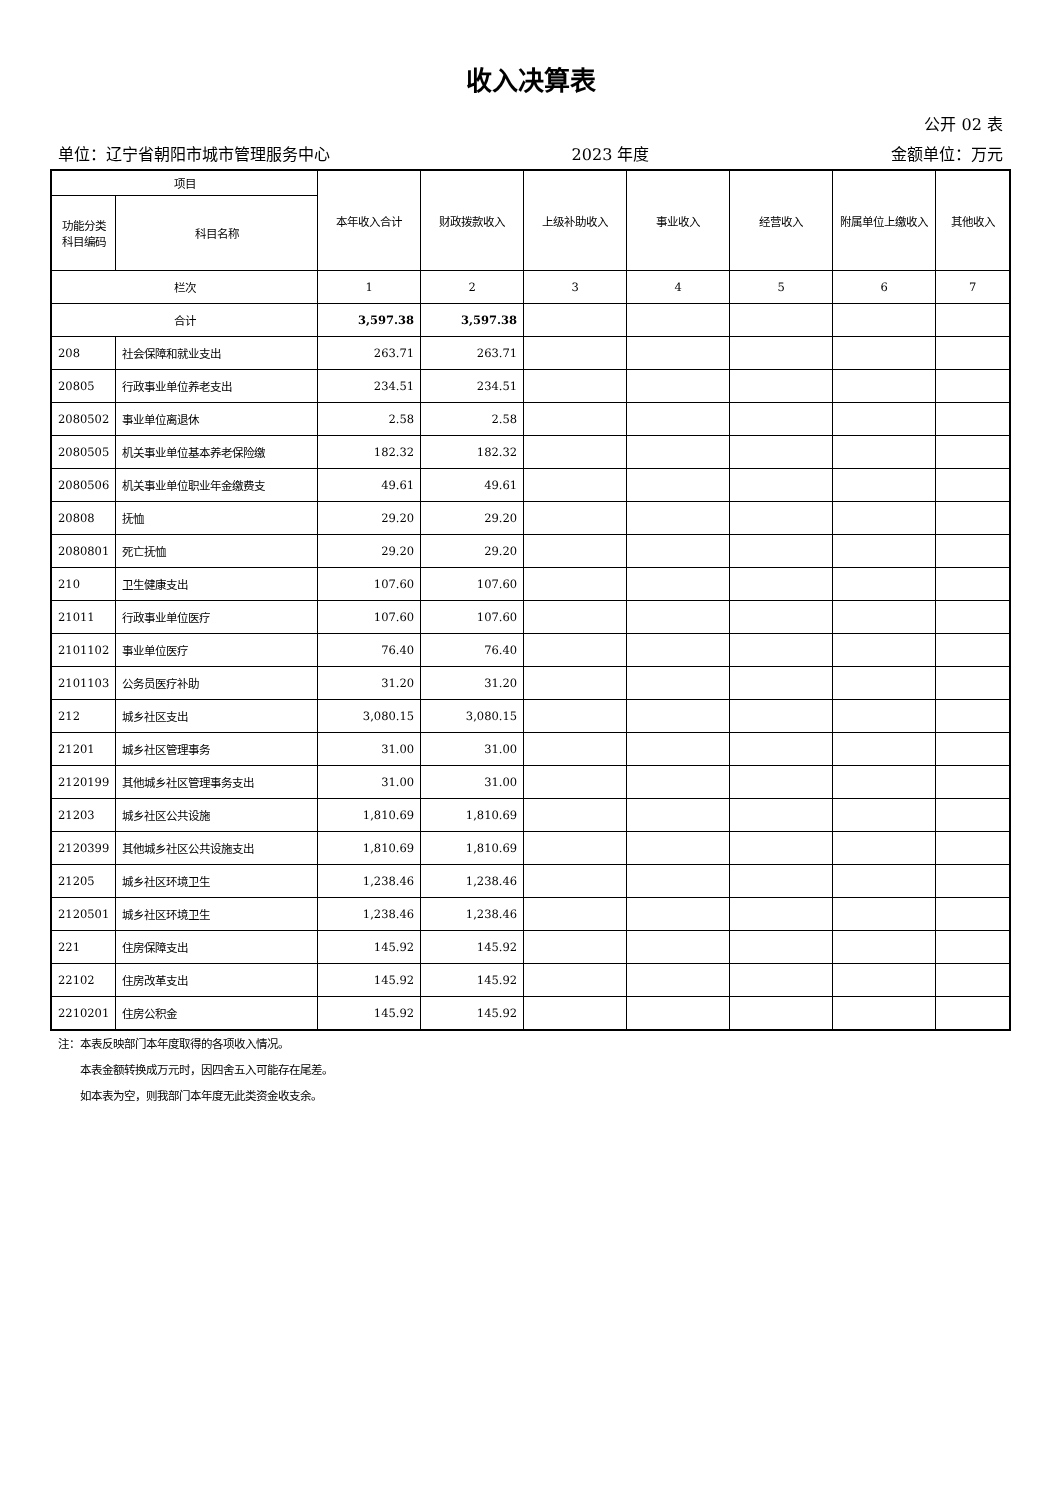收入决算表
公开 02 表
单位：辽宁省朝阳市城市管理服务中心 2023 年度 金额单位：万元
| 项目 | | 本年收入合计 | 财政拨款收入 | 上级补助收入 | 事业收入 | 经营收入 | 附属单位上缴收入 | 其他收入 |
| --- | --- | --- | --- | --- | --- | --- | --- | --- |
| 功能分类科目编码 | 科目名称 | | | | | | | |
| 栏次 | | 1 | 2 | 3 | 4 | 5 | 6 | 7 |
| 合计 | | 3,597.38 | 3,597.38 | | | | | |
| 208 | 社会保障和就业支出 | 263.71 | 263.71 | | | | | |
| 20805 | 行政事业单位养老支出 | 234.51 | 234.51 | | | | | |
| 2080502 | 事业单位离退休 | 2.58 | 2.58 | | | | | |
| 2080505 | 机关事业单位基本养老保险缴 | 182.32 | 182.32 | | | | | |
| 2080506 | 机关事业单位职业年金缴费支 | 49.61 | 49.61 | | | | | |
| 20808 | 抚恤 | 29.20 | 29.20 | | | | | |
| 2080801 | 死亡抚恤 | 29.20 | 29.20 | | | | | |
| 210 | 卫生健康支出 | 107.60 | 107.60 | | | | | |
| 21011 | 行政事业单位医疗 | 107.60 | 107.60 | | | | | |
| 2101102 | 事业单位医疗 | 76.40 | 76.40 | | | | | |
| 2101103 | 公务员医疗补助 | 31.20 | 31.20 | | | | | |
| 212 | 城乡社区支出 | 3,080.15 | 3,080.15 | | | | | |
| 21201 | 城乡社区管理事务 | 31.00 | 31.00 | | | | | |
| 2120199 | 其他城乡社区管理事务支出 | 31.00 | 31.00 | | | | | |
| 21203 | 城乡社区公共设施 | 1,810.69 | 1,810.69 | | | | | |
| 2120399 | 其他城乡社区公共设施支出 | 1,810.69 | 1,810.69 | | | | | |
| 21205 | 城乡社区环境卫生 | 1,238.46 | 1,238.46 | | | | | |
| 2120501 | 城乡社区环境卫生 | 1,238.46 | 1,238.46 | | | | | |
| 221 | 住房保障支出 | 145.92 | 145.92 | | | | | |
| 22102 | 住房改革支出 | 145.92 | 145.92 | | | | | |
| 2210201 | 住房公积金 | 145.92 | 145.92 | | | | | |
注：本表反映部门本年度取得的各项收入情况。
　　本表金额转换成万元时，因四舍五入可能存在尾差。
　　如本表为空，则我部门本年度无此类资金收支余。